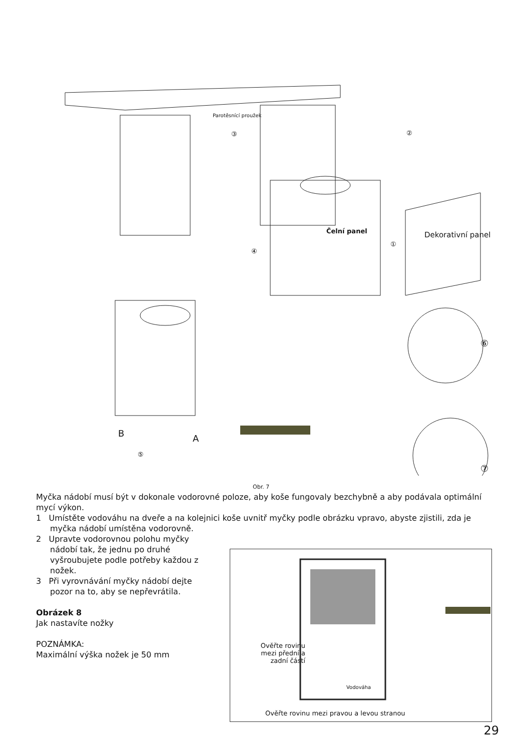Parotěsnící proužek
③ ②
Čelní panel
①
④
Dekorativní panel
⑥
B A
⑤
⑦
Obr. 7
Myčka nádobí musí být v dokonale vodorovné poloze, aby koše fungovaly bezchybně a aby podávala optimální mycí výkon.
1 Umístěte vodováhu na dveře a na kolejnici koše uvnitř myčky podle obrázku vpravo, abyste zjistili, zda je myčka nádobí umístěna vodorovně.
2 Upravte vodorovnou polohu myčky nádobí tak, že jednu po druhé vyšroubujete podle potřeby každou z nožek.
3 Při vyrovnávání myčky nádobí dejte pozor na to, aby se nepřevrátila.
Obrázek 8
Jak nastavíte nožky
POZNÁMKA:
Maximální výška nožek je 50 mm
Ověřte rovinu mezi přední a zadní částí
Vodováha
Ověřte rovinu mezi pravou a levou stranou
29